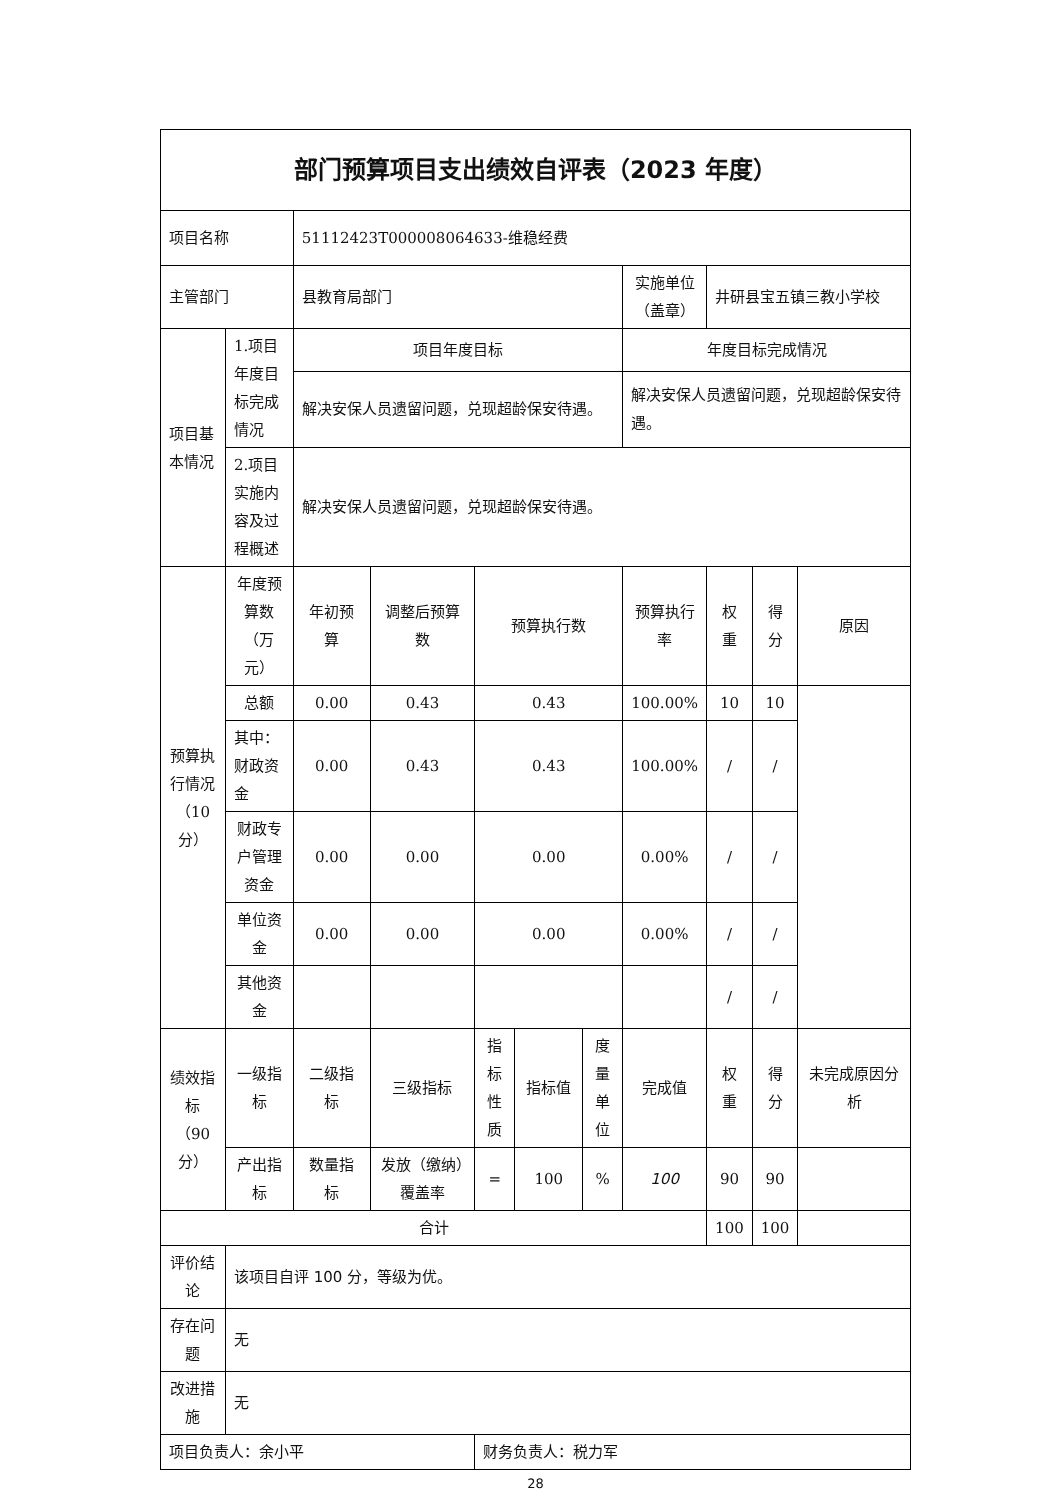| 部门预算项目支出绩效自评表（2023 年度） | | | | | | | | | | |
| 项目名称 | | 51112423T000008064633-维稳经费 | | | | | | | | |
| 主管部门 | | 县教育局部门 | | | | | 实施单位（盖章） | 井研县宝五镇三教小学校 | | |
| 项目基本情况 | 1.项目年度目标完成情况 | 项目年度目标 | | | | | 年度目标完成情况 | | | |
| | | 解决安保人员遗留问题，兑现超龄保安待遇。 | | | | | 解决安保人员遗留问题，兑现超龄保安待遇。 | | | |
| | 2.项目实施内容及过程概述 | 解决安保人员遗留问题，兑现超龄保安待遇。 | | | | | | | | |
| 预算执行情况（10分） | 年度预算数（万元） | 年初预算 | 调整后预算数 | 预算执行数 | | | 预算执行率 | 权重 | 得分 | 原因 |
| | 总额 | 0.00 | 0.43 | 0.43 | | | 100.00% | 10 | 10 | |
| | 其中：财政资金 | 0.00 | 0.43 | 0.43 | | | 100.00% | / | / | |
| | 财政专户管理资金 | 0.00 | 0.00 | 0.00 | | | 0.00% | / | / | |
| | 单位资金 | 0.00 | 0.00 | 0.00 | | | 0.00% | / | / | |
| | 其他资金 | | | | | | | / | / | |
| 绩效指标（90分） | 一级指标 | 二级指标 | 三级指标 | 指标性质 | 指标值 | 度量单位 | 完成值 | 权重 | 得分 | 未完成原因分析 |
| | 产出指标 | 数量指标 | 发放（缴纳）覆盖率 | = | 100 | % | 100 | 90 | 90 | |
| 合计 | | | | | | | | 100 | 100 | |
| 评价结论 | 该项目自评 100 分，等级为优。 | | | | | | | | | |
| 存在问题 | 无 | | | | | | | | | |
| 改进措施 | 无 | | | | | | | | | |
| 项目负责人：余小平 | | | | 财务负责人：税力军 | | | | | | |
28